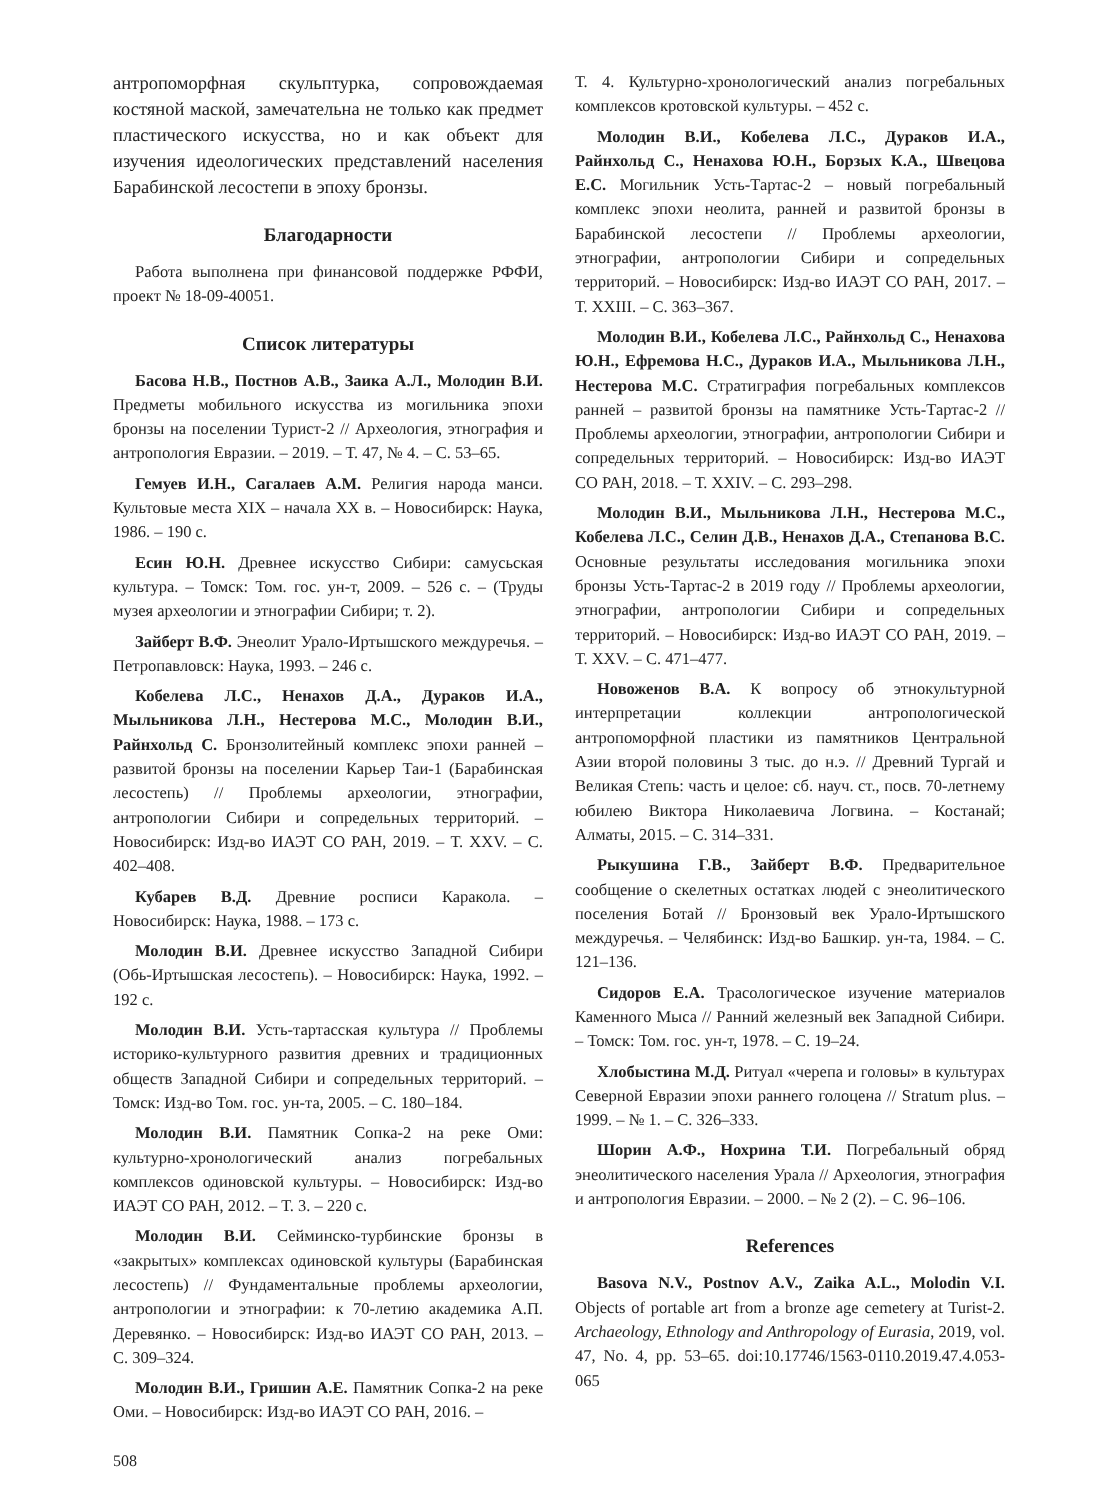антропоморфная скульптурка, сопровождаемая костяной маской, замечательна не только как предмет пластического искусства, но и как объект для изучения идеологических представлений населения Барабинской лесостепи в эпоху бронзы.
Благодарности
Работа выполнена при финансовой поддержке РФФИ, проект № 18-09-40051.
Список литературы
Басова Н.В., Постнов А.В., Заика А.Л., Молодин В.И. Предметы мобильного искусства из могильника эпохи бронзы на поселении Турист-2 // Археология, этнография и антропология Евразии. – 2019. – Т. 47, № 4. – С. 53–65.
Гемуев И.Н., Сагалаев А.М. Религия народа манси. Культовые места XIX – начала XX в. – Новосибирск: Наука, 1986. – 190 с.
Есин Ю.Н. Древнее искусство Сибири: самусьская культура. – Томск: Том. гос. ун-т, 2009. – 526 с. – (Труды музея археологии и этнографии Сибири; т. 2).
Зайберт В.Ф. Энеолит Урало-Иртышского междуречья. – Петропавловск: Наука, 1993. – 246 с.
Кобелева Л.С., Ненахов Д.А., Дураков И.А., Мыльникова Л.Н., Нестерова М.С., Молодин В.И., Райнхольд С. Бронзолитейный комплекс эпохи ранней – развитой бронзы на поселении Карьер Таи-1 (Барабинская лесостепь) // Проблемы археологии, этнографии, антропологии Сибири и сопредельных территорий. – Новосибирск: Изд-во ИАЭТ СО РАН, 2019. – Т. XXV. – С. 402–408.
Кубарев В.Д. Древние росписи Каракола. – Новосибирск: Наука, 1988. – 173 с.
Молодин В.И. Древнее искусство Западной Сибири (Обь-Иртышская лесостепь). – Новосибирск: Наука, 1992. – 192 с.
Молодин В.И. Усть-тартасская культура // Проблемы историко-культурного развития древних и традиционных обществ Западной Сибири и сопредельных территорий. – Томск: Изд-во Том. гос. ун-та, 2005. – С. 180–184.
Молодин В.И. Памятник Сопка-2 на реке Оми: культурно-хронологический анализ погребальных комплексов одиновской культуры. – Новосибирск: Изд-во ИАЭТ СО РАН, 2012. – Т. 3. – 220 с.
Молодин В.И. Сейминско-турбинские бронзы в «закрытых» комплексах одиновской культуры (Барабинская лесостепь) // Фундаментальные проблемы археологии, антропологии и этнографии: к 70-летию академика А.П. Деревянко. – Новосибирск: Изд-во ИАЭТ СО РАН, 2013. – С. 309–324.
Молодин В.И., Гришин А.Е. Памятник Сопка-2 на реке Оми. – Новосибирск: Изд-во ИАЭТ СО РАН, 2016. –
Т. 4. Культурно-хронологический анализ погребальных комплексов кротовской культуры. – 452 с.
Молодин В.И., Кобелева Л.С., Дураков И.А., Райнхольд С., Ненахова Ю.Н., Борзых К.А., Швецова Е.С. Могильник Усть-Тартас-2 – новый погребальный комплекс эпохи неолита, ранней и развитой бронзы в Барабинской лесостепи // Проблемы археологии, этнографии, антропологии Сибири и сопредельных территорий. – Новосибирск: Изд-во ИАЭТ СО РАН, 2017. – Т. XXIII. – С. 363–367.
Молодин В.И., Кобелева Л.С., Райнхольд С., Ненахова Ю.Н., Ефремова Н.С., Дураков И.А., Мыльникова Л.Н., Нестерова М.С. Стратиграфия погребальных комплексов ранней – развитой бронзы на памятнике Усть-Тартас-2 // Проблемы археологии, этнографии, антропологии Сибири и сопредельных территорий. – Новосибирск: Изд-во ИАЭТ СО РАН, 2018. – Т. XXIV. – С. 293–298.
Молодин В.И., Мыльникова Л.Н., Нестерова М.С., Кобелева Л.С., Селин Д.В., Ненахов Д.А., Степанова В.С. Основные результаты исследования могильника эпохи бронзы Усть-Тартас-2 в 2019 году // Проблемы археологии, этнографии, антропологии Сибири и сопредельных территорий. – Новосибирск: Изд-во ИАЭТ СО РАН, 2019. – Т. XXV. – С. 471–477.
Новоженов В.А. К вопросу об этнокультурной интерпретации коллекции антропологической антропоморфной пластики из памятников Центральной Азии второй половины 3 тыс. до н.э. // Древний Тургай и Великая Степь: часть и целое: сб. науч. ст., посв. 70-летнему юбилею Виктора Николаевича Логвина. – Костанай; Алматы, 2015. – С. 314–331.
Рыкушина Г.В., Зайберт В.Ф. Предварительное сообщение о скелетных остатках людей с энеолитического поселения Ботай // Бронзовый век Урало-Иртышского междуречья. – Челябинск: Изд-во Башкир. ун-та, 1984. – С. 121–136.
Сидоров Е.А. Трасологическое изучение материалов Каменного Мыса // Ранний железный век Западной Сибири. – Томск: Том. гос. ун-т, 1978. – С. 19–24.
Хлобыстина М.Д. Ритуал «черепа и головы» в культурах Северной Евразии эпохи раннего голоцена // Stratum plus. – 1999. – № 1. – С. 326–333.
Шорин А.Ф., Нохрина Т.И. Погребальный обряд энеолитического населения Урала // Археология, этнография и антропология Евразии. – 2000. – № 2 (2). – С. 96–106.
References
Basova N.V., Postnov A.V., Zaika A.L., Molodin V.I. Objects of portable art from a bronze age cemetery at Turist-2. Archaeology, Ethnology and Anthropology of Eurasia, 2019, vol. 47, No. 4, pp. 53–65. doi:10.17746/1563-0110.2019.47.4.053-065
508